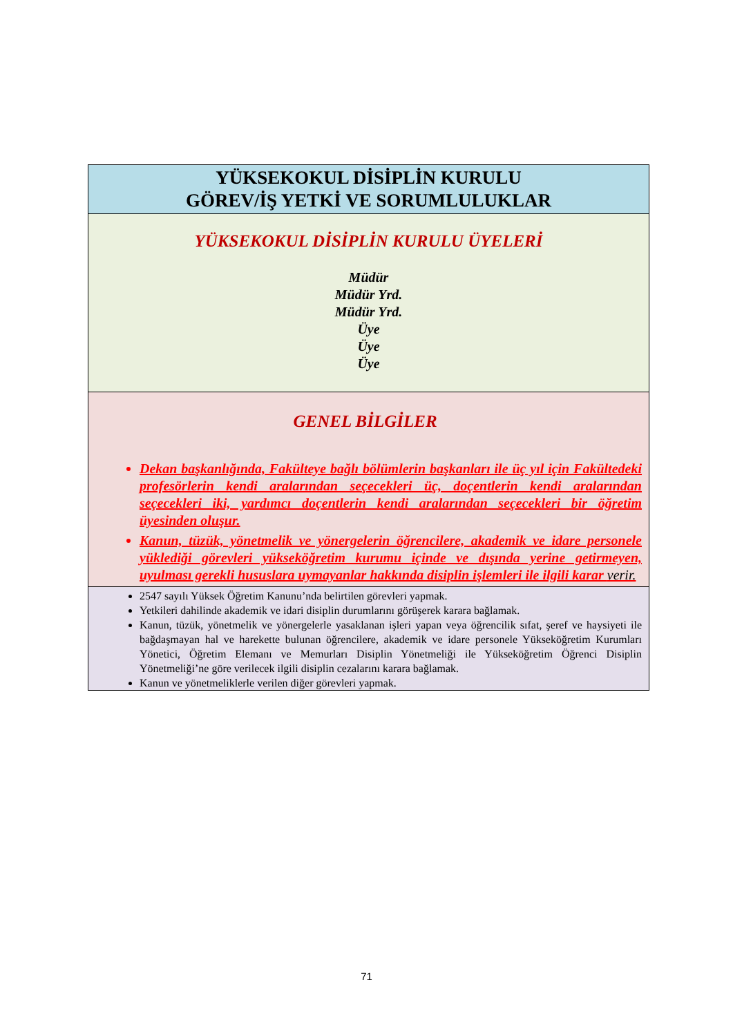| YÜKSEKOKUL DİSİPLİN KURULU GÖREV/İŞ YETKİ VE SORUMLULUKLAR |
| YÜKSEKOKUL DİSİPLİN KURULU ÜYELERİ Müdür Müdür Yrd. Müdür Yrd. Üye Üye Üye |
| GENEL BİLGİLER Dekan başkanlığında, Fakülteye bağlı bölümlerin başkanları ile üç yıl için Fakültedeki profesörlerin kendi aralarından seçecekleri üç, doçentlerin kendi aralarından seçecekleri iki, yardımcı doçentlerin kendi aralarından seçecekleri bir öğretim üyesinden oluşur. Kanun, tüzük, yönetmelik ve yönergelerin öğrencilere, akademik ve idare personele yüklediği görevleri yükseköğretim kurumu içinde ve dışında yerine getirmeyen, uyulması gerekli hususlara uymayanlar hakkında disiplin işlemleri ile ilgili karar verir. |
| 2547 sayılı Yüksek Öğretim Kanunu’nda belirtilen görevleri yapmak. Yetkileri dahilinde akademik ve idari disiplin durumlarını görüşerek karara bağlamak. Kanun, tüzük, yönetmelik ve yönergelerle yasaklanan işleri yapan veya öğrencilik sıfat, şeref ve haysiyeti ile bağdaşmayan hal ve harekette bulunan öğrencilere, akademik ve idare personele Yükseköğretim Kurumları Yönetici, Öğretim Elemanı ve Memurları Disiplin Yönetmeliği ile Yükseköğretim Öğrenci Disiplin Yönetmeliği’ne göre verilecek ilgili disiplin cezalarını karara bağlamak. Kanun ve yönetmeliklerle verilen diğer görevleri yapmak. |
71